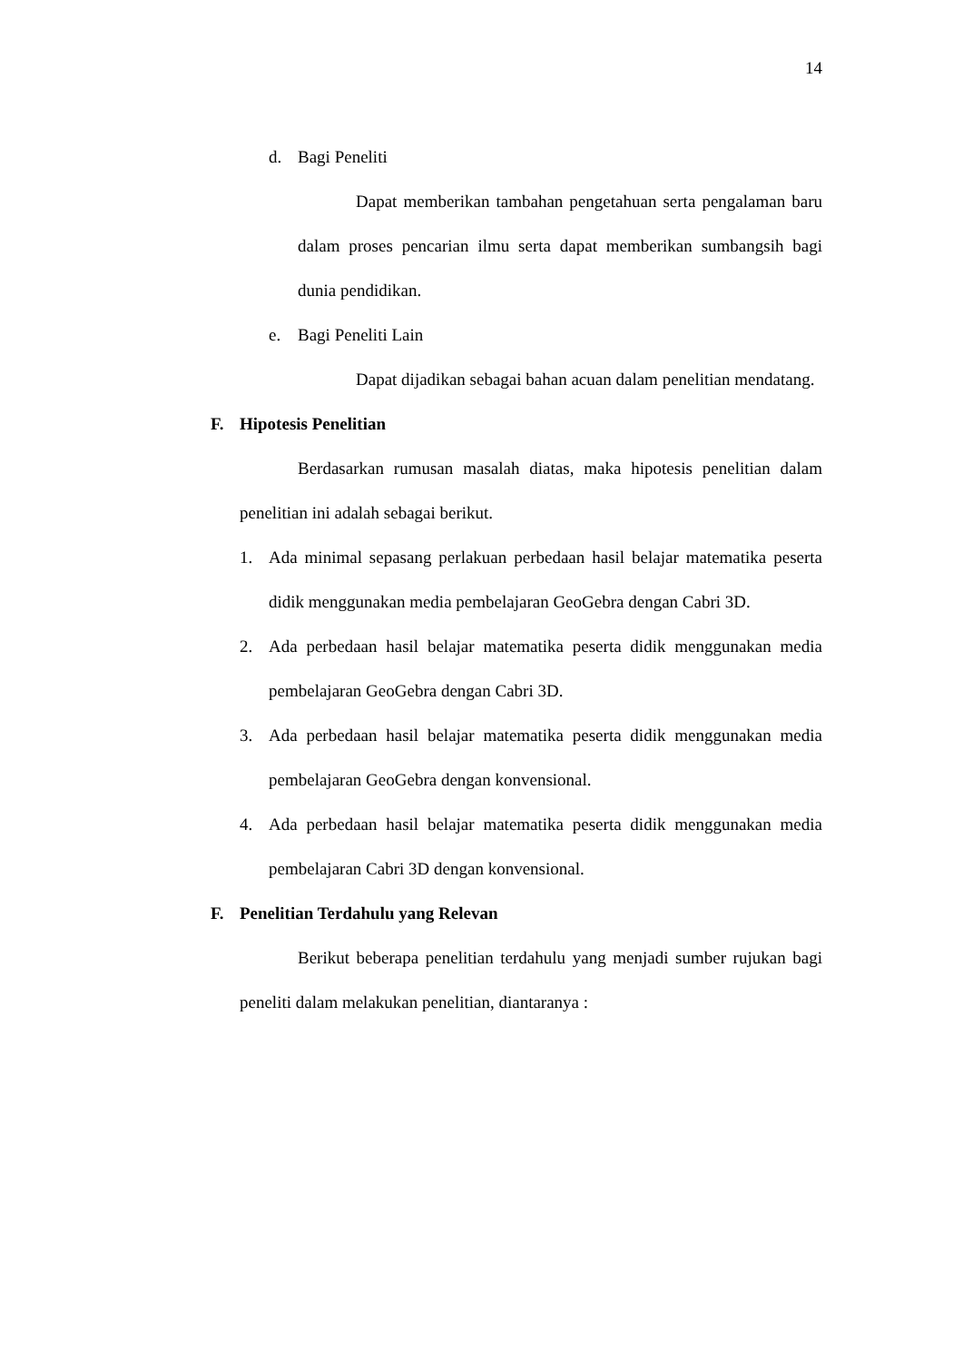14
d. Bagi Peneliti
Dapat memberikan tambahan pengetahuan serta pengalaman baru dalam proses pencarian ilmu serta dapat memberikan sumbangsih bagi dunia pendidikan.
e. Bagi Peneliti Lain
Dapat dijadikan sebagai bahan acuan dalam penelitian mendatang.
F. Hipotesis Penelitian
Berdasarkan rumusan masalah diatas, maka hipotesis penelitian dalam penelitian ini adalah sebagai berikut.
1. Ada minimal sepasang perlakuan perbedaan hasil belajar matematika peserta didik menggunakan media pembelajaran GeoGebra dengan Cabri 3D.
2. Ada perbedaan hasil belajar matematika peserta didik menggunakan media pembelajaran GeoGebra dengan Cabri 3D.
3. Ada perbedaan hasil belajar matematika peserta didik menggunakan media pembelajaran GeoGebra dengan konvensional.
4. Ada perbedaan hasil belajar matematika peserta didik menggunakan media pembelajaran Cabri 3D dengan konvensional.
F. Penelitian Terdahulu yang Relevan
Berikut beberapa penelitian terdahulu yang menjadi sumber rujukan bagi peneliti dalam melakukan penelitian, diantaranya :